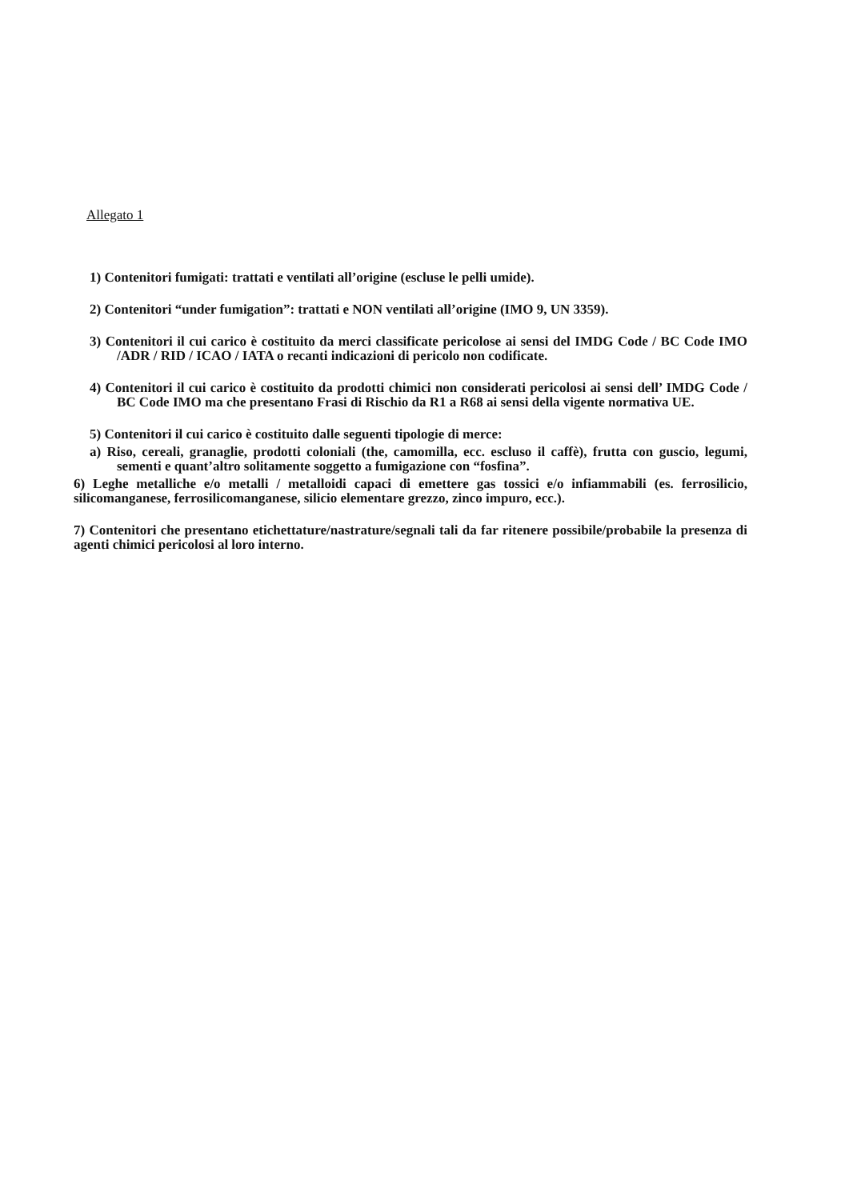Allegato 1
1) Contenitori fumigati: trattati e ventilati all’origine (escluse le pelli umide).
2) Contenitori “under fumigation”: trattati e NON ventilati all’origine (IMO 9, UN 3359).
3) Contenitori il cui carico è costituito da merci classificate pericolose ai sensi del IMDG Code / BC Code IMO /ADR / RID / ICAO / IATA o recanti indicazioni di pericolo non codificate.
4) Contenitori il cui carico è costituito da prodotti chimici non considerati pericolosi ai sensi dell’ IMDG Code / BC Code IMO ma che presentano Frasi di Rischio da R1 a R68 ai sensi della vigente normativa UE.
5) Contenitori il cui carico è costituito dalle seguenti tipologie di merce:
a) Riso, cereali, granaglie, prodotti coloniali (the, camomilla, ecc. escluso il caffè), frutta con guscio, legumi, sementi e quant’altro solitamente soggetto a fumigazione con “fosfina”.
6) Leghe metalliche e/o metalli / metalloidi capaci di emettere gas tossici e/o infiammabili (es. ferrosilicio, silicomanganese, ferrosilicomanganese, silicio elementare grezzo, zinco impuro, ecc.).
7) Contenitori che presentano etichettature/nastrature/segnali tali da far ritenere possibile/probabile la presenza di agenti chimici pericolosi al loro interno.